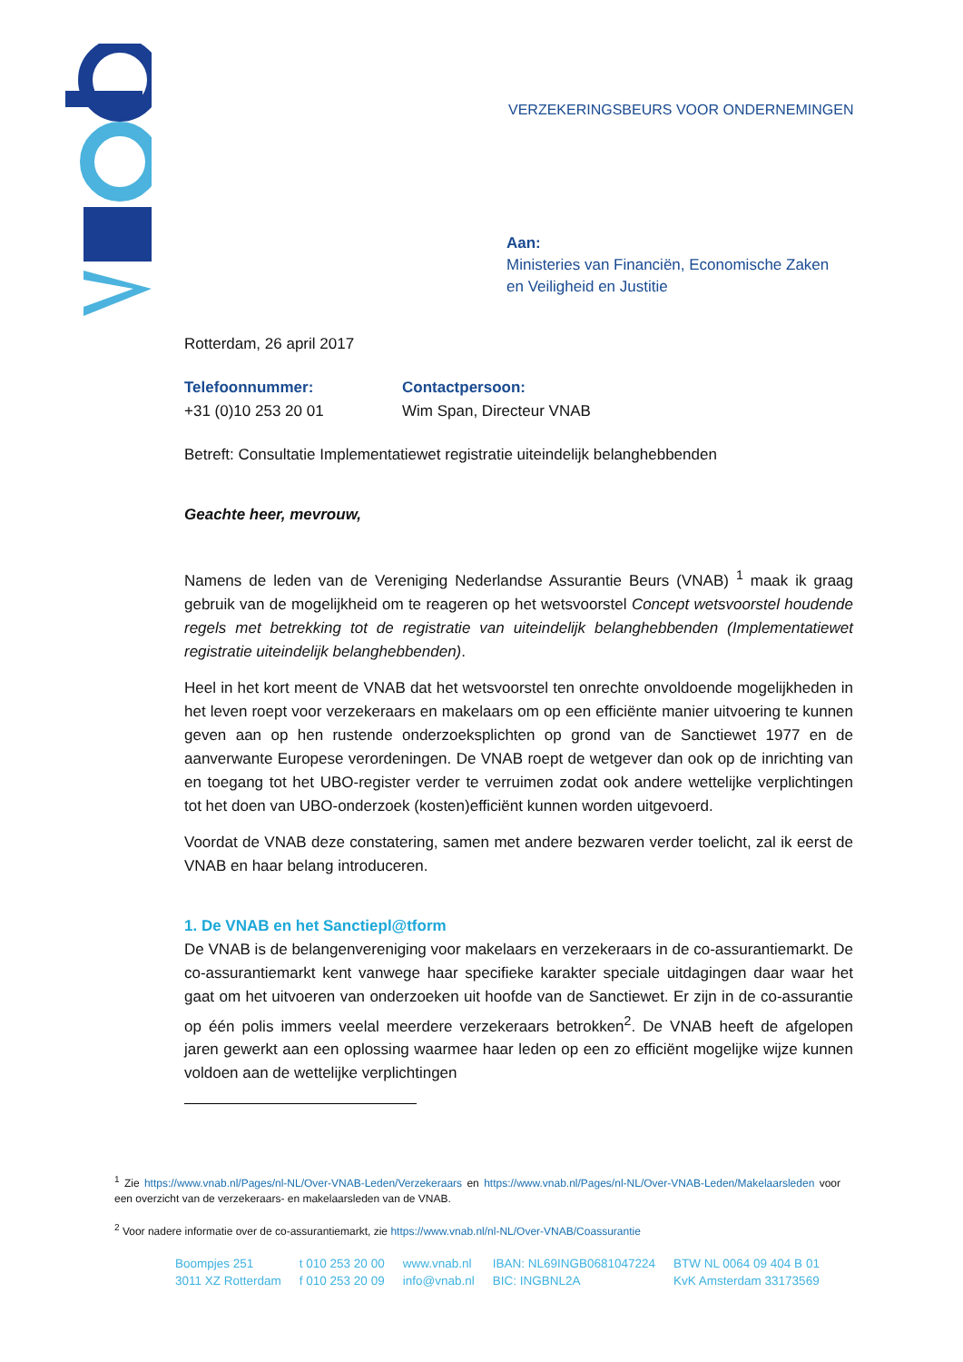VERZEKERINGSBEURS VOOR ONDERNEMINGEN
Aan:
Ministeries van Financiën, Economische Zaken
en Veiligheid en Justitie
Rotterdam, 26 april 2017
Telefoonnummer:
+31 (0)10 253 20 01
Contactpersoon:
Wim Span, Directeur VNAB
Betreft: Consultatie Implementatiewet registratie uiteindelijk belanghebbenden
Geachte heer, mevrouw,
Namens de leden van de Vereniging Nederlandse Assurantie Beurs (VNAB) <sup>1</sup> maak ik graag gebruik van de mogelijkheid om te reageren op het wetsvoorstel Concept wetsvoorstel houdende regels met betrekking tot de registratie van uiteindelijk belanghebbenden (Implementatiewet registratie uiteindelijk belanghebbenden).
Heel in het kort meent de VNAB dat het wetsvoorstel ten onrechte onvoldoende mogelijkheden in het leven roept voor verzekeraars en makelaars om op een efficiënte manier uitvoering te kunnen geven aan op hen rustende onderzoeksplichten op grond van de Sanctiewet 1977 en de aanverwante Europese verordeningen. De VNAB roept de wetgever dan ook op de inrichting van en toegang tot het UBO-register verder te verruimen zodat ook andere wettelijke verplichtingen tot het doen van UBO-onderzoek (kosten)efficiënt kunnen worden uitgevoerd.
Voordat de VNAB deze constatering, samen met andere bezwaren verder toelicht, zal ik eerst de VNAB en haar belang introduceren.
1. De VNAB en het Sanctiepl@tform
De VNAB is de belangenvereniging voor makelaars en verzekeraars in de co-assurantiemarkt. De co-assurantiemarkt kent vanwege haar specifieke karakter speciale uitdagingen daar waar het gaat om het uitvoeren van onderzoeken uit hoofde van de Sanctiewet. Er zijn in de co-assurantie op één polis immers veelal meerdere verzekeraars betrokken<sup>2</sup>. De VNAB heeft de afgelopen jaren gewerkt aan een oplossing waarmee haar leden op een zo efficiënt mogelijke wijze kunnen voldoen aan de wettelijke verplichtingen
<sup>1</sup> Zie https://www.vnab.nl/Pages/nl-NL/Over-VNAB-Leden/Verzekeraars en https://www.vnab.nl/Pages/nl-NL/Over-VNAB-Leden/Makelaarsleden voor een overzicht van de verzekeraars- en makelaarsleden van de VNAB.
<sup>2</sup> Voor nadere informatie over de co-assurantiemarkt, zie https://www.vnab.nl/nl-NL/Over-VNAB/Coassurantie
Boompjes 251
3011 XZ Rotterdam
t 010 253 20 00
f 010 253 20 09
www.vnab.nl
info@vnab.nl
IBAN: NL69INGB0681047224
BIC: INGBNL2A
BTW NL 0064 09 404 B 01
KvK Amsterdam 33173569